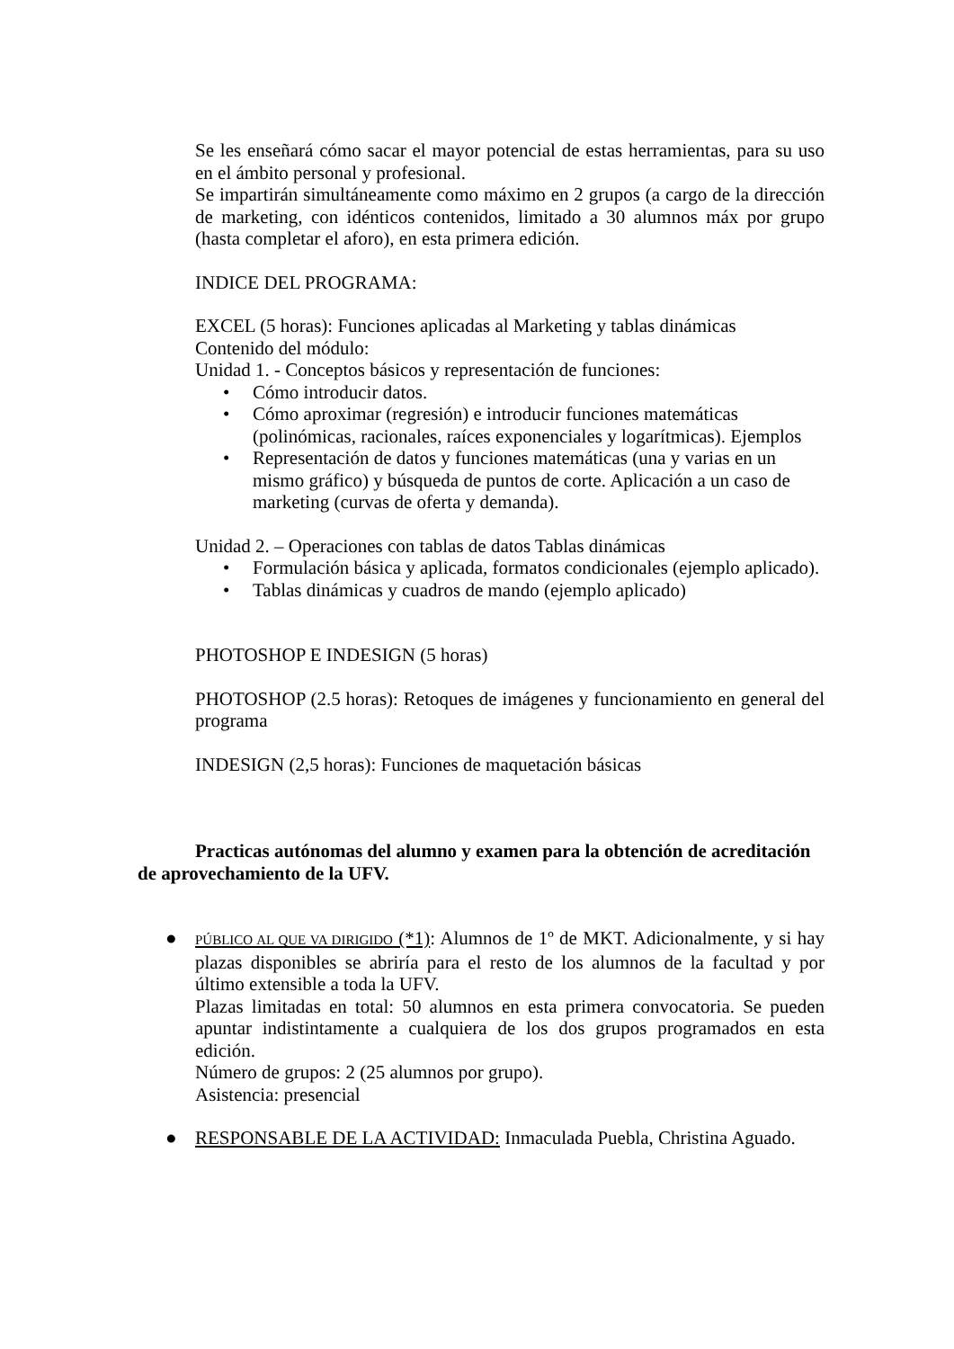Se les enseñará cómo sacar el mayor potencial de estas herramientas, para su uso en el ámbito personal y profesional.
Se impartirán simultáneamente como máximo en 2 grupos (a cargo de la dirección de marketing, con idénticos contenidos, limitado a 30 alumnos máx por grupo (hasta completar el aforo), en esta primera edición.
INDICE DEL PROGRAMA:
EXCEL (5 horas): Funciones aplicadas al Marketing y tablas dinámicas
Contenido del módulo:
Unidad 1. - Conceptos básicos y representación de funciones:
• Cómo introducir datos.
• Cómo aproximar (regresión) e introducir funciones matemáticas (polinómicas, racionales, raíces exponenciales y logarítmicas). Ejemplos
• Representación de datos y funciones matemáticas (una y varias en un mismo gráfico) y búsqueda de puntos de corte. Aplicación a un caso de marketing (curvas de oferta y demanda).
Unidad 2. – Operaciones con tablas de datos Tablas dinámicas
• Formulación básica y aplicada, formatos condicionales (ejemplo aplicado).
• Tablas dinámicas y cuadros de mando (ejemplo aplicado)
PHOTOSHOP E INDESIGN (5 horas)
PHOTOSHOP (2.5 horas): Retoques de imágenes y funcionamiento en general del programa
INDESIGN (2,5 horas): Funciones de maquetación básicas
Practicas autónomas del alumno y examen para la obtención de acreditación de aprovechamiento de la UFV.
●
PÚBLICO AL QUE VA DIRIGIDO (*1): Alumnos de 1º de MKT. Adicionalmente, y si hay plazas disponibles se abriría para el resto de los alumnos de la facultad y por último extensible a toda la UFV.
Plazas limitadas en total: 50 alumnos en esta primera convocatoria. Se pueden apuntar indistintamente a cualquiera de los dos grupos programados en esta edición.
Número de grupos: 2 (25 alumnos por grupo).
Asistencia: presencial
● RESPONSABLE DE LA ACTIVIDAD: Inmaculada Puebla, Christina Aguado.